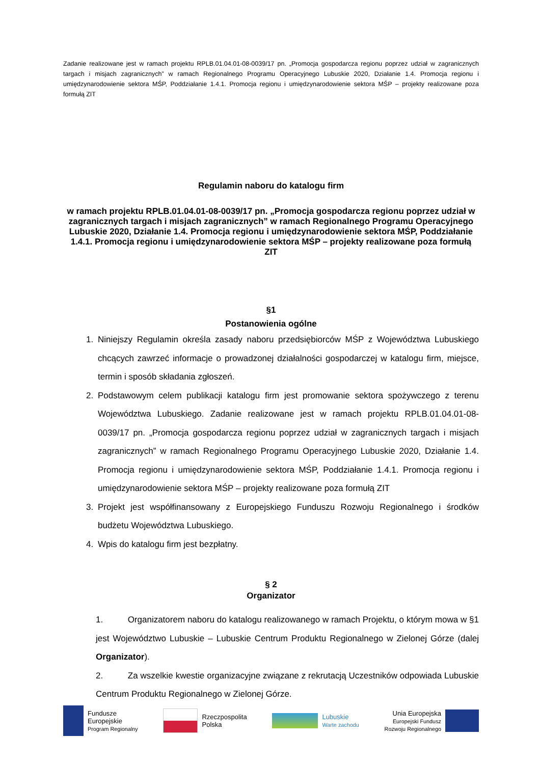Zadanie realizowane jest w ramach projektu RPLB.01.04.01-08-0039/17 pn. „Promocja gospodarcza regionu poprzez udział w zagranicznych targach i misjach zagranicznych” w ramach Regionalnego Programu Operacyjnego Lubuskie 2020, Działanie 1.4. Promocja regionu i umiędzynarodowienie sektora MŚP, Poddziałanie 1.4.1. Promocja regionu i umiędzynarodowienie sektora MŚP – projekty realizowane poza formułą ZIT
Regulamin naboru do katalogu firm
w ramach projektu RPLB.01.04.01-08-0039/17 pn. „Promocja gospodarcza regionu poprzez udział w zagranicznych targach i misjach zagranicznych” w ramach Regionalnego Programu Operacyjnego Lubuskie 2020, Działanie 1.4. Promocja regionu i umiędzynarodowienie sektora MŚP, Poddziałanie 1.4.1. Promocja regionu i umiędzynarodowienie sektora MŚP – projekty realizowane poza formułą ZIT
§1
Postanowienia ogólne
1. Niniejszy Regulamin określa zasady naboru przedsiębiorców MŚP z Województwa Lubuskiego chcących zawrzeć informacje o prowadzonej działalności gospodarczej w katalogu firm, miejsce, termin i sposób składania zgłoszeń.
2. Podstawowym celem publikacji katalogu firm jest promowanie sektora spożywczego z terenu Województwa Lubuskiego. Zadanie realizowane jest w ramach projektu RPLB.01.04.01-08-0039/17 pn. „Promocja gospodarcza regionu poprzez udział w zagranicznych targach i misjach zagranicznych” w ramach Regionalnego Programu Operacyjnego Lubuskie 2020, Działanie 1.4. Promocja regionu i umiędzynarodowienie sektora MŚP, Poddziałanie 1.4.1. Promocja regionu i umiędzynarodowienie sektora MŚP – projekty realizowane poza formułą ZIT
3. Projekt jest współfinansowany z Europejskiego Funduszu Rozwoju Regionalnego i środków budżetu Województwa Lubuskiego.
4. Wpis do katalogu firm jest bezpłatny.
§ 2
Organizator
1. Organizatorem naboru do katalogu realizowanego w ramach Projektu, o którym mowa w §1 jest Województwo Lubuskie – Lubuskie Centrum Produktu Regionalnego w Zielonej Górze (dalej Organizator).
2. Za wszelkie kwestie organizacyjne związane z rekrutacją Uczestników odpowiada Lubuskie Centrum Produktu Regionalnego w Zielonej Górze.
Fundusze
Europejskie
Program Regionalny
Rzeczpospolita
Polska
Lubuskie
Warte zachodu
Unia Europejska
Europejski Fundusz
Rozwoju Regionalnego